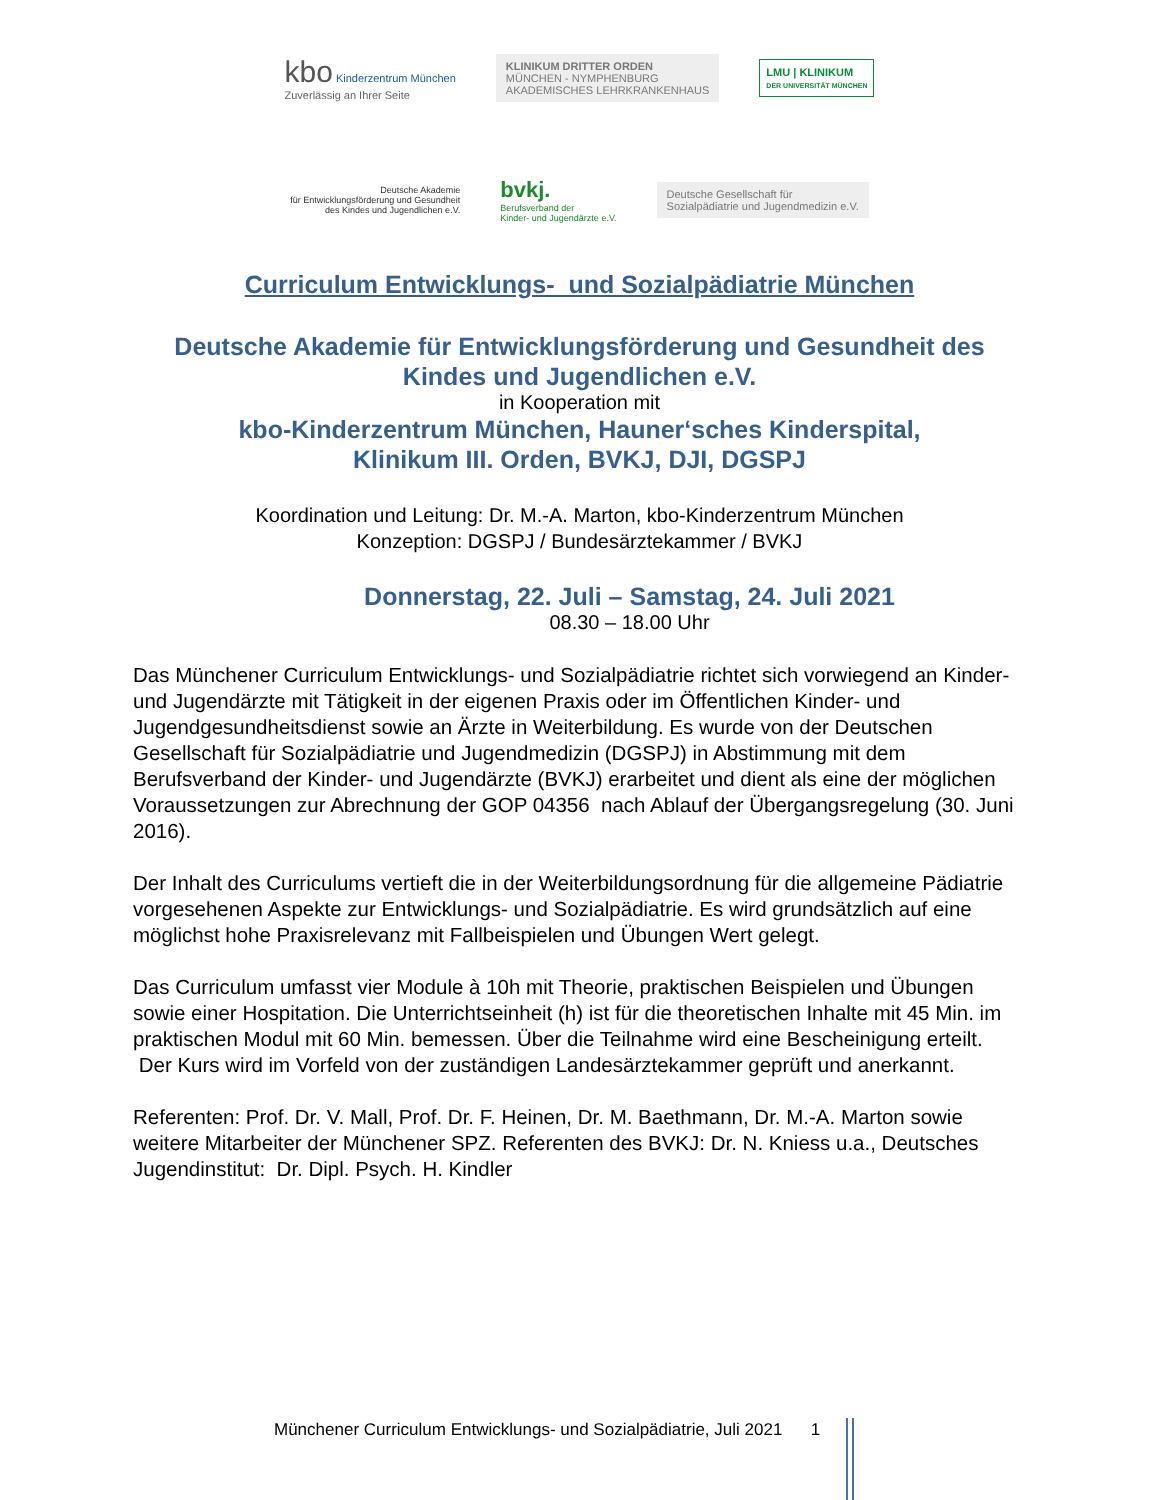kbo Kinderzentrum München
Zuverlässig an Ihrer Seite
KLINIKUM DRITTER ORDEN
MÜNCHEN - NYMPHENBURG
AKADEMISCHES LEHRKRANKENHAUS
LMU | KLINIKUM
DER UNIVERSITÄT MÜNCHEN
Deutsche Akademie
für Entwicklungsförderung und Gesundheit
des Kindes und Jugendlichen e.V.
bvkj.
Berufsverband der
Kinder- und Jugendärzte e.V.
Deutsche Gesellschaft für
Sozialpädiatrie und Jugendmedizin e.V.
Curriculum Entwicklungs- und Sozialpädiatrie München
Deutsche Akademie für Entwicklungsförderung und Gesundheit des
Kindes und Jugendlichen e.V.
in Kooperation mit
kbo-Kinderzentrum München, Hauner‘sches Kinderspital,
Klinikum III. Orden, BVKJ, DJI, DGSPJ
Koordination und Leitung: Dr. M.-A. Marton, kbo-Kinderzentrum München
Konzeption: DGSPJ / Bundesärztekammer / BVKJ
Donnerstag, 22. Juli – Samstag, 24. Juli 2021
08.30 – 18.00 Uhr
Das Münchener Curriculum Entwicklungs- und Sozialpädiatrie richtet sich vorwiegend an Kinder- und Jugendärzte mit Tätigkeit in der eigenen Praxis oder im Öffentlichen Kinder- und Jugendgesundheitsdienst sowie an Ärzte in Weiterbildung. Es wurde von der Deutschen Gesellschaft für Sozialpädiatrie und Jugendmedizin (DGSPJ) in Abstimmung mit dem Berufsverband der Kinder- und Jugendärzte (BVKJ) erarbeitet und dient als eine der möglichen Voraussetzungen zur Abrechnung der GOP 04356 nach Ablauf der Übergangsregelung (30. Juni 2016).
Der Inhalt des Curriculums vertieft die in der Weiterbildungsordnung für die allgemeine Pädiatrie vorgesehenen Aspekte zur Entwicklungs- und Sozialpädiatrie. Es wird grundsätzlich auf eine möglichst hohe Praxisrelevanz mit Fallbeispielen und Übungen Wert gelegt.
Das Curriculum umfasst vier Module à 10h mit Theorie, praktischen Beispielen und Übungen sowie einer Hospitation. Die Unterrichtseinheit (h) ist für die theoretischen Inhalte mit 45 Min. im praktischen Modul mit 60 Min. bemessen. Über die Teilnahme wird eine Bescheinigung erteilt. Der Kurs wird im Vorfeld von der zuständigen Landesärztekammer geprüft und anerkannt.
Referenten: Prof. Dr. V. Mall, Prof. Dr. F. Heinen, Dr. M. Baethmann, Dr. M.-A. Marton sowie weitere Mitarbeiter der Münchener SPZ. Referenten des BVKJ: Dr. N. Kniess u.a., Deutsches Jugendinstitut: Dr. Dipl. Psych. H. Kindler
Münchener Curriculum Entwicklungs- und Sozialpädiatrie, Juli 2021 1